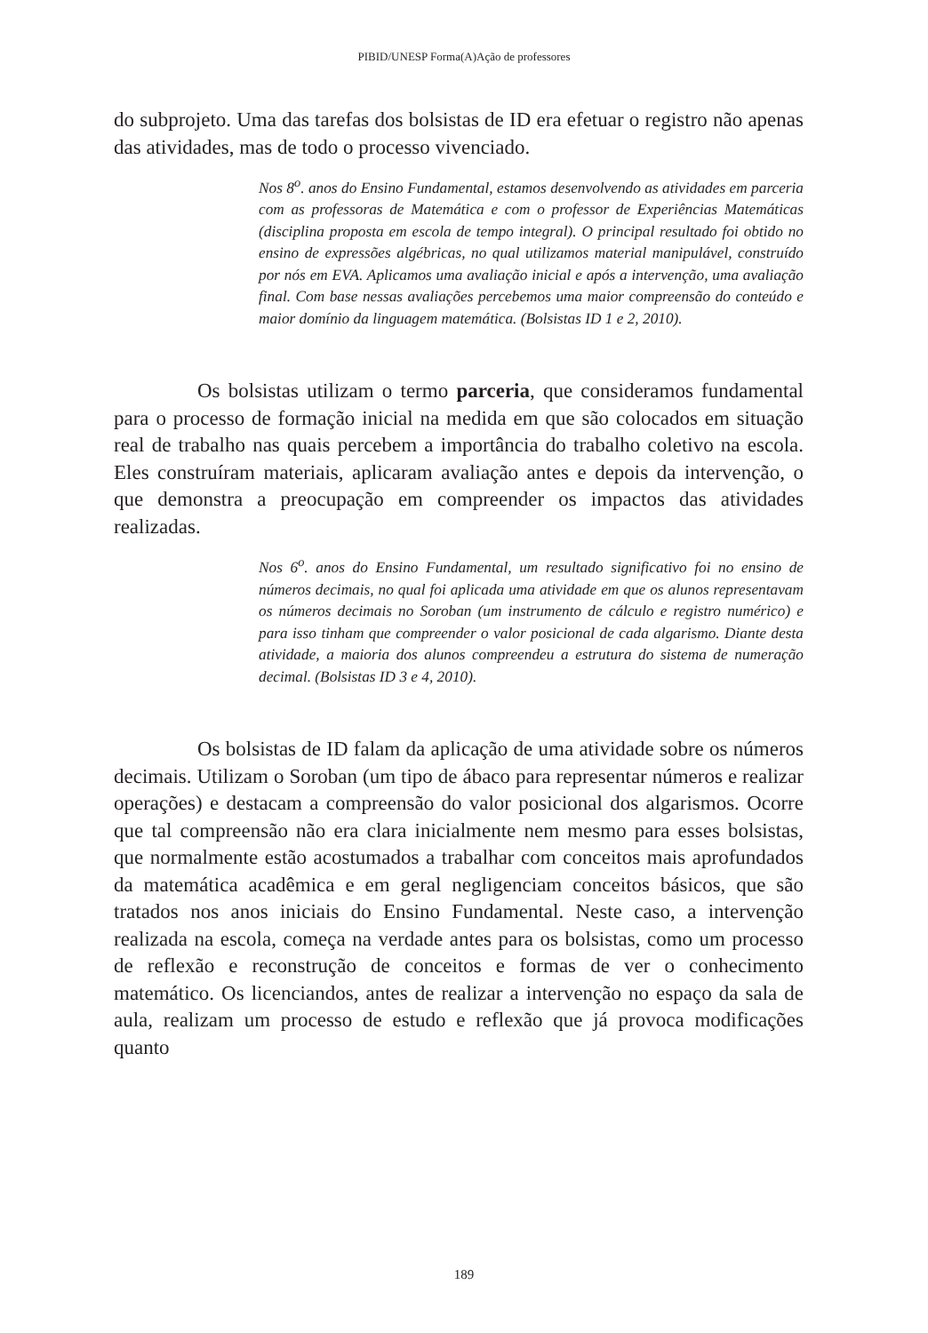PIBID/UNESP Forma(A)Ação de professores
do subprojeto. Uma das tarefas dos bolsistas de ID era efetuar o registro não apenas das atividades, mas de todo o processo vivenciado.
Nos 8<sup>o</sup>. anos do Ensino Fundamental, estamos desenvolvendo as atividades em parceria com as professoras de Matemática e com o professor de Experiências Matemáticas (disciplina proposta em escola de tempo integral). O principal resultado foi obtido no ensino de expressões algébricas, no qual utilizamos material manipulável, construído por nós em EVA. Aplicamos uma avaliação inicial e após a intervenção, uma avaliação final. Com base nessas avaliações percebemos uma maior compreensão do conteúdo e maior domínio da linguagem matemática. (Bolsistas ID 1 e 2, 2010).
Os bolsistas utilizam o termo parceria, que consideramos fundamental para o processo de formação inicial na medida em que são colocados em situação real de trabalho nas quais percebem a importância do trabalho coletivo na escola. Eles construíram materiais, aplicaram avaliação antes e depois da intervenção, o que demonstra a preocupação em compreender os impactos das atividades realizadas.
Nos 6<sup>o</sup>. anos do Ensino Fundamental, um resultado significativo foi no ensino de números decimais, no qual foi aplicada uma atividade em que os alunos representavam os números decimais no Soroban (um instrumento de cálculo e registro numérico) e para isso tinham que compreender o valor posicional de cada algarismo. Diante desta atividade, a maioria dos alunos compreendeu a estrutura do sistema de numeração decimal. (Bolsistas ID 3 e 4, 2010).
Os bolsistas de ID falam da aplicação de uma atividade sobre os números decimais. Utilizam o Soroban (um tipo de ábaco para representar números e realizar operações) e destacam a compreensão do valor posicional dos algarismos. Ocorre que tal compreensão não era clara inicialmente nem mesmo para esses bolsistas, que normalmente estão acostumados a trabalhar com conceitos mais aprofundados da matemática acadêmica e em geral negligenciam conceitos básicos, que são tratados nos anos iniciais do Ensino Fundamental. Neste caso, a intervenção realizada na escola, começa na verdade antes para os bolsistas, como um processo de reflexão e reconstrução de conceitos e formas de ver o conhecimento matemático. Os licenciandos, antes de realizar a intervenção no espaço da sala de aula, realizam um processo de estudo e reflexão que já provoca modificações quanto
189